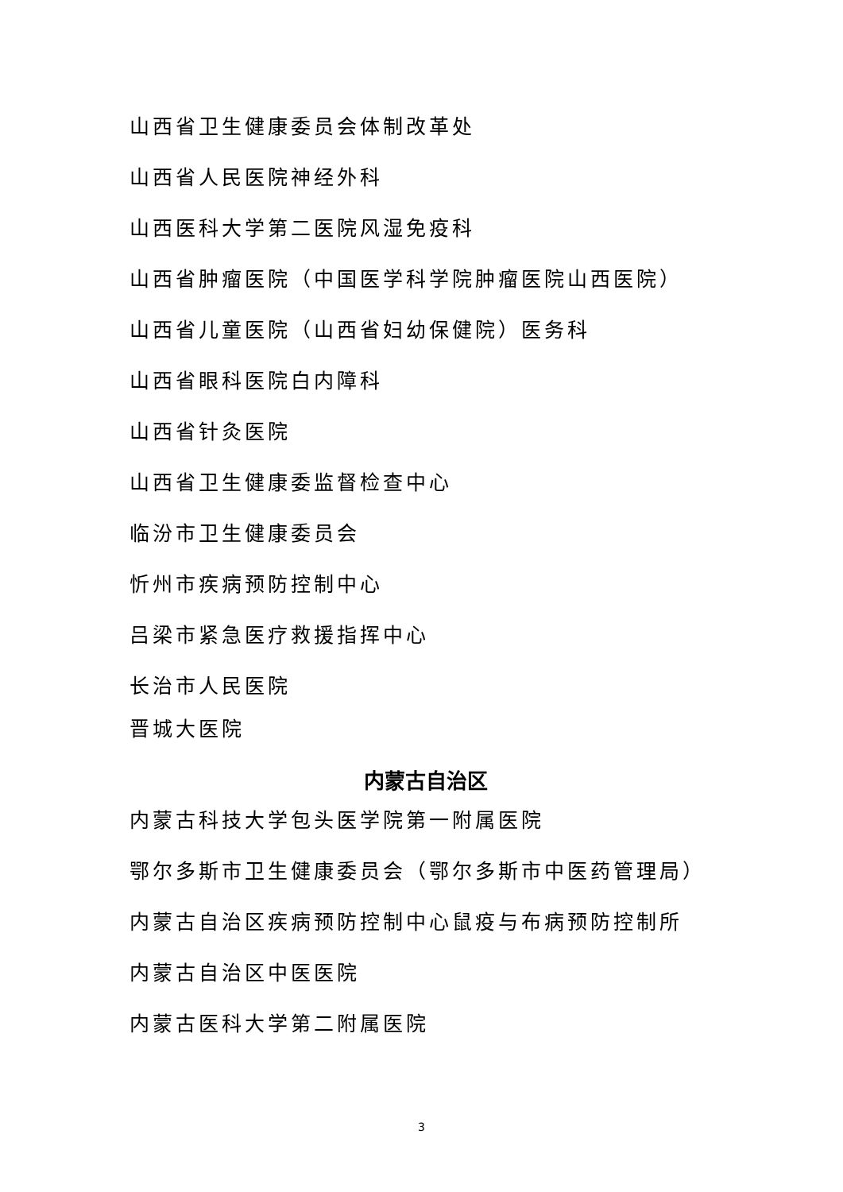山西省卫生健康委员会体制改革处
山西省人民医院神经外科
山西医科大学第二医院风湿免疫科
山西省肿瘤医院（中国医学科学院肿瘤医院山西医院）
山西省儿童医院（山西省妇幼保健院）医务科
山西省眼科医院白内障科
山西省针灸医院
山西省卫生健康委监督检查中心
临汾市卫生健康委员会
忻州市疾病预防控制中心
吕梁市紧急医疗救援指挥中心
长治市人民医院
晋城大医院
内蒙古自治区
内蒙古科技大学包头医学院第一附属医院
鄂尔多斯市卫生健康委员会（鄂尔多斯市中医药管理局）
内蒙古自治区疾病预防控制中心鼠疫与布病预防控制所
内蒙古自治区中医医院
内蒙古医科大学第二附属医院
3